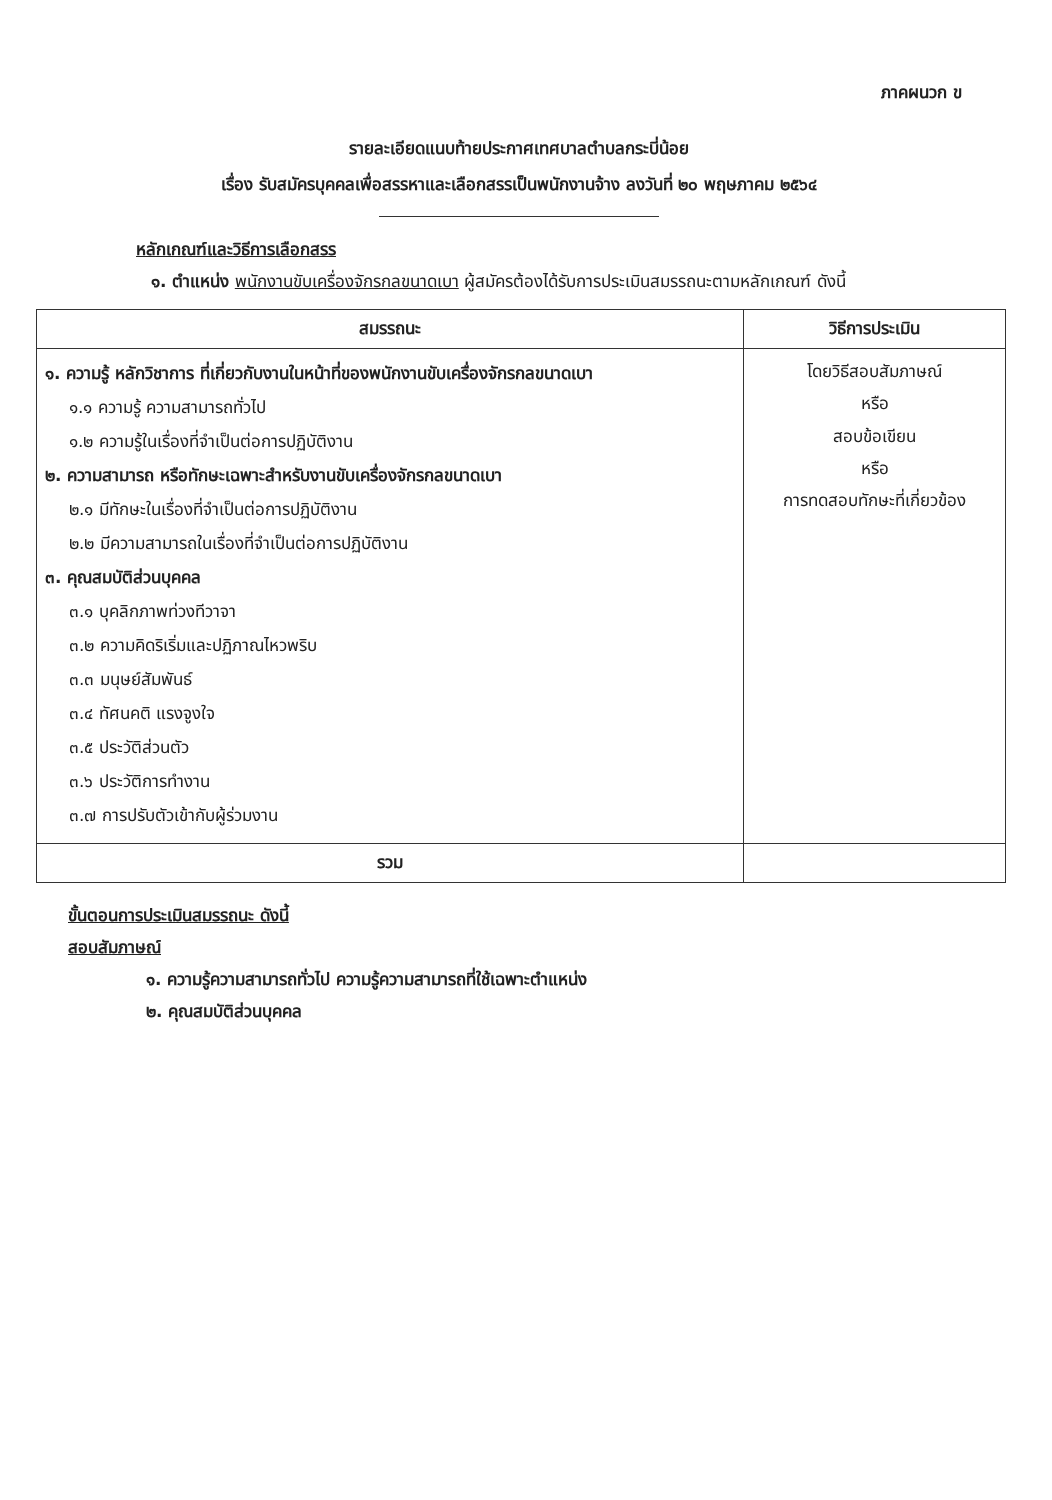ภาคผนวก ข
รายละเอียดแนบท้ายประกาศเทศบาลตำบลกระบี่น้อย
เรื่อง รับสมัครบุคคลเพื่อสรรหาและเลือกสรรเป็นพนักงานจ้าง ลงวันที่ ๒๐ พฤษภาคม ๒๕๖๔
หลักเกณฑ์และวิธีการเลือกสรร
๑. ตำแหน่ง พนักงานขับเครื่องจักรกลขนาดเบา ผู้สมัครต้องได้รับการประเมินสมรรถนะตามหลักเกณฑ์ ดังนี้
| สมรรถนะ | วิธีการประเมิน |
| --- | --- |
| ๑. ความรู้ หลักวิชาการ ที่เกี่ยวกับงานในหน้าที่ของพนักงานขับเครื่องจักรกลขนาดเบา ๑.๑ ความรู้ ความสามารถทั่วไป ๑.๒ ความรู้ในเรื่องที่จำเป็นต่อการปฏิบัติงาน ๒. ความสามารถ หรือทักษะเฉพาะสำหรับงานขับเครื่องจักรกลขนาดเบา ๒.๑ มีทักษะในเรื่องที่จำเป็นต่อการปฏิบัติงาน ๒.๒ มีความสามารถในเรื่องที่จำเป็นต่อการปฏิบัติงาน ๓. คุณสมบัติส่วนบุคคล ๓.๑ บุคลิกภาพท่วงทีวาจา ๓.๒ ความคิดริเริ่มและปฏิภาณไหวพริบ ๓.๓ มนุษย์สัมพันธ์ ๓.๔ ทัศนคติ แรงจูงใจ ๓.๕ ประวัติส่วนตัว ๓.๖ ประวัติการทำงาน ๓.๗ การปรับตัวเข้ากับผู้ร่วมงาน | โดยวิธีสอบสัมภาษณ์ หรือ สอบข้อเขียน หรือ การทดสอบทักษะที่เกี่ยวข้อง |
| รวม | |
ขั้นตอนการประเมินสมรรถนะ ดังนี้
สอบสัมภาษณ์
๑. ความรู้ความสามารถทั่วไป ความรู้ความสามารถที่ใช้เฉพาะตำแหน่ง
๒. คุณสมบัติส่วนบุคคล